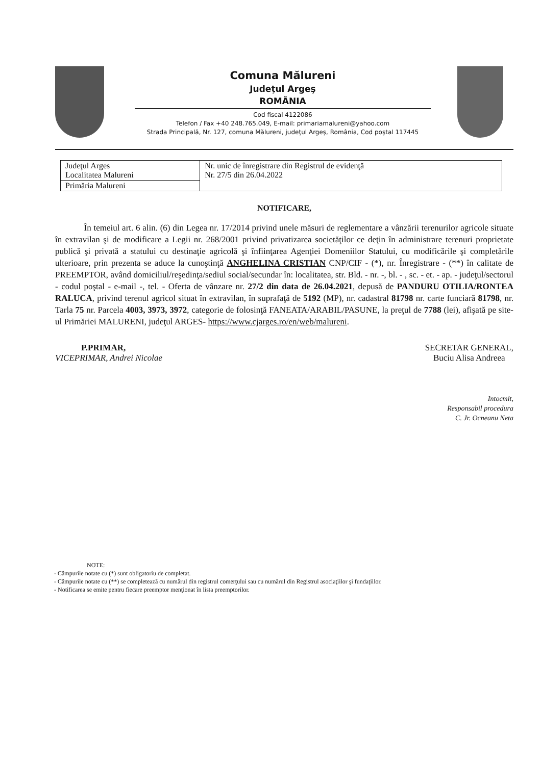Comuna Mălureni
Judeţul Argeş
ROMÂNIA
Cod fiscal 4122086
Telefon / Fax +40 248.765.049, E-mail: primariamalureni@yahoo.com
Strada Principală, Nr. 127, comuna Mălureni, judeţul Argeş, România, Cod poştal 117445
| Judeţul Arges Localitatea Malureni | Nr. unic de înregistrare din Registrul de evidenţă Nr. 27/5 din 26.04.2022 |
| Primăria Malureni | |
NOTIFICARE,
În temeiul art. 6 alin. (6) din Legea nr. 17/2014 privind unele măsuri de reglementare a vânzării terenurilor agricole situate în extravilan şi de modificare a Legii nr. 268/2001 privind privatizarea societăţilor ce deţin în administrare terenuri proprietate publică şi privată a statului cu destinaţie agricolă şi înfiinţarea Agenţiei Domeniilor Statului, cu modificările şi completările ulterioare, prin prezenta se aduce la cunoştinţă ANGHELINA CRISTIAN CNP/CIF - (*), nr. Înregistrare - (**) în calitate de PREEMPTOR, având domiciliul/reşedinţa/sediul social/secundar în: localitatea, str. Bld. - nr. -, bl. - , sc. - et. - ap. - judeţul/sectorul - codul poştal - e-mail -, tel. - Oferta de vânzare nr. 27/2 din data de 26.04.2021, depusă de PANDURU OTILIA/RONTEA RALUCA, privind terenul agricol situat în extravilan, în suprafaţă de 5192 (MP), nr. cadastral 81798 nr. carte funciară 81798, nr. Tarla 75 nr. Parcela 4003, 3973, 3972, categorie de folosinţă FANEATA/ARABIL/PASUNE, la preţul de 7788 (lei), afişată pe site-ul Primăriei MALURENI, judeţul ARGES- https://www.cjarges.ro/en/web/malureni.
P.PRIMAR,
VICEPRIMAR, Andrei Nicolae
SECRETAR GENERAL,
Buciu Alisa Andreea
Intocmit,
Responsabil procedura
C. Jr. Ocneanu Neta
NOTE:
- Câmpurile notate cu (*) sunt obligatoriu de completat.
- Câmpurile notate cu (**) se completează cu numărul din registrul comerţului sau cu numărul din Registrul asociaţiilor şi fundaţiilor.
- Notificarea se emite pentru fiecare preemptor menţionat în lista preemptorilor.